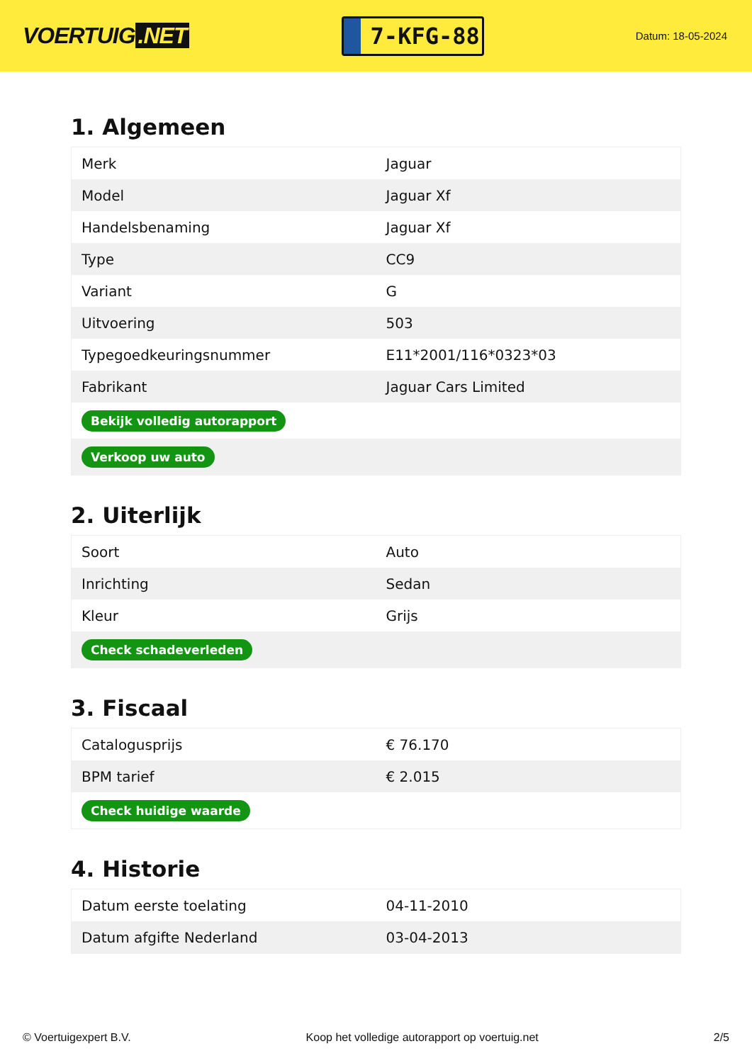VOERTUIG.NET
7-KFG-88
Datum: 18-05-2024
1. Algemeen
| Merk | Jaguar |
| Model | Jaguar Xf |
| Handelsbenaming | Jaguar Xf |
| Type | CC9 |
| Variant | G |
| Uitvoering | 503 |
| Typegoedkeuringsnummer | E11*2001/116*0323*03 |
| Fabrikant | Jaguar Cars Limited |
| Bekijk volledig autorapport | |
| Verkoop uw auto | |
2. Uiterlijk
| Soort | Auto |
| Inrichting | Sedan |
| Kleur | Grijs |
| Check schadeverleden | |
3. Fiscaal
| Catalogusprijs | € 76.170 |
| BPM tarief | € 2.015 |
| Check huidige waarde | |
4. Historie
| Datum eerste toelating | 04-11-2010 |
| Datum afgifte Nederland | 03-04-2013 |
© Voertuigexpert B.V. Koop het volledige autorapport op voertuig.net 2/5